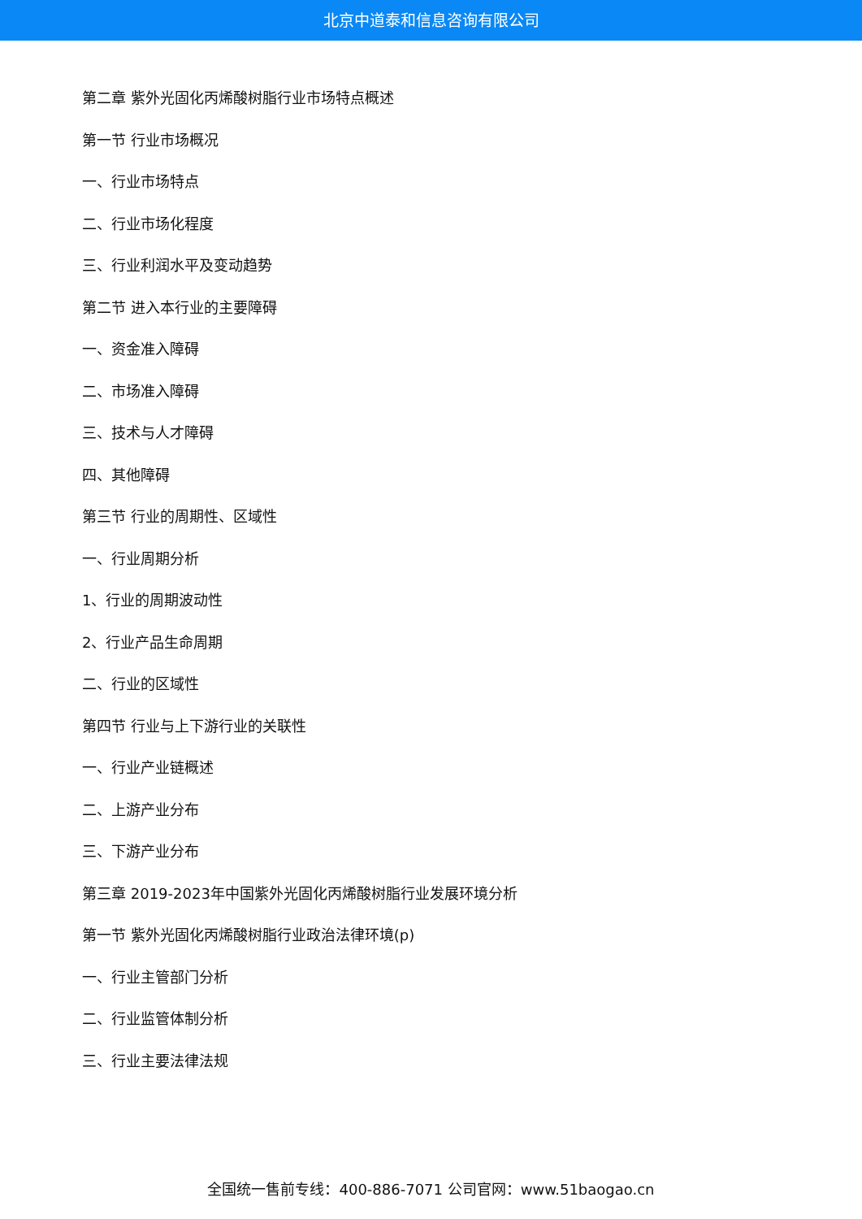北京中道泰和信息咨询有限公司
第二章 紫外光固化丙烯酸树脂行业市场特点概述
第一节 行业市场概况
一、行业市场特点
二、行业市场化程度
三、行业利润水平及变动趋势
第二节 进入本行业的主要障碍
一、资金准入障碍
二、市场准入障碍
三、技术与人才障碍
四、其他障碍
第三节 行业的周期性、区域性
一、行业周期分析
1、行业的周期波动性
2、行业产品生命周期
二、行业的区域性
第四节 行业与上下游行业的关联性
一、行业产业链概述
二、上游产业分布
三、下游产业分布
第三章 2019-2023年中国紫外光固化丙烯酸树脂行业发展环境分析
第一节 紫外光固化丙烯酸树脂行业政治法律环境(p)
一、行业主管部门分析
二、行业监管体制分析
三、行业主要法律法规
全国统一售前专线：400-886-7071 公司官网：www.51baogao.cn